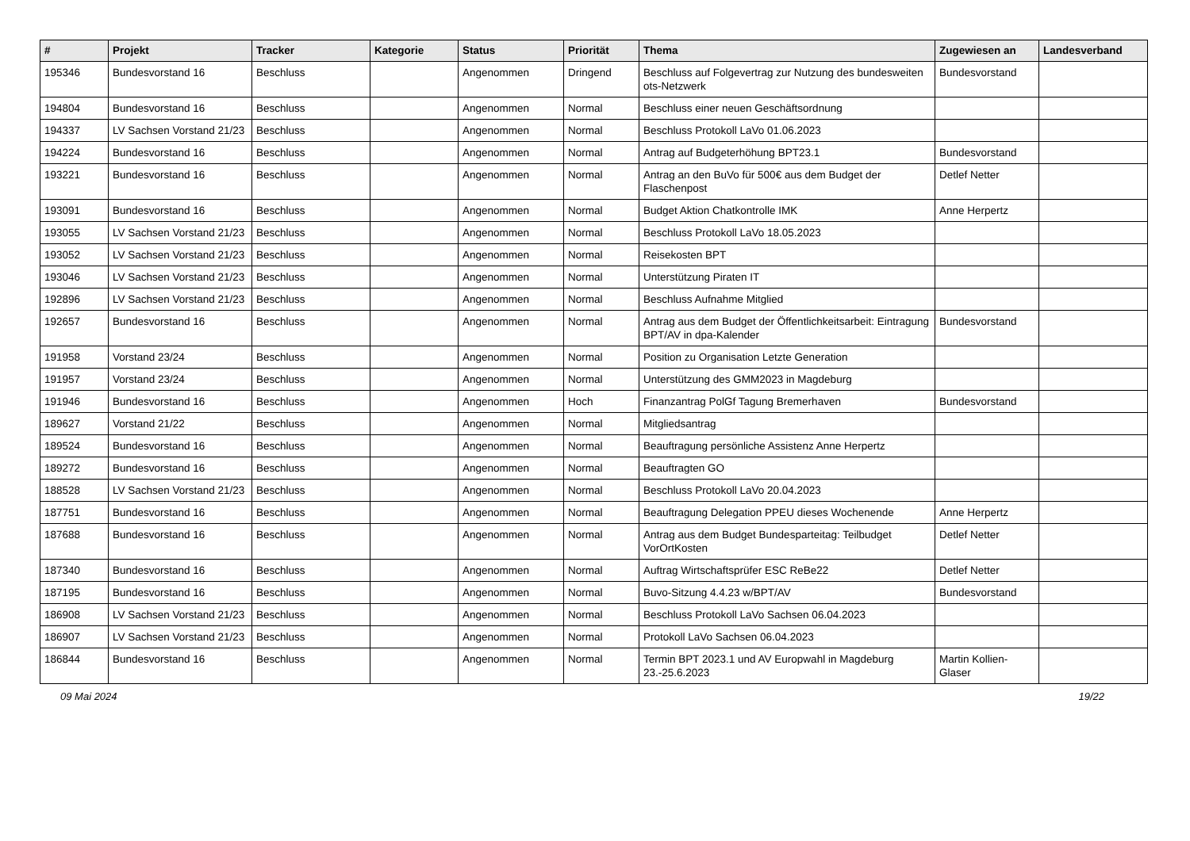| # | Projekt | Tracker | Kategorie | Status | Priorität | Thema | Zugewiesen an | Landesverband |
| --- | --- | --- | --- | --- | --- | --- | --- | --- |
| 195346 | Bundesvorstand 16 | Beschluss | | Angenommen | Dringend | Beschluss auf Folgevertrag zur Nutzung des bundesweiten ots-Netzwerk | Bundesvorstand | |
| 194804 | Bundesvorstand 16 | Beschluss | | Angenommen | Normal | Beschluss einer neuen Geschäftsordnung | | |
| 194337 | LV Sachsen Vorstand 21/23 | Beschluss | | Angenommen | Normal | Beschluss Protokoll LaVo 01.06.2023 | | |
| 194224 | Bundesvorstand 16 | Beschluss | | Angenommen | Normal | Antrag auf Budgeterhöhung BPT23.1 | Bundesvorstand | |
| 193221 | Bundesvorstand 16 | Beschluss | | Angenommen | Normal | Antrag an den BuVo für 500€ aus dem Budget der Flaschenpost | Detlef Netter | |
| 193091 | Bundesvorstand 16 | Beschluss | | Angenommen | Normal | Budget Aktion Chatkontrolle IMK | Anne Herpertz | |
| 193055 | LV Sachsen Vorstand 21/23 | Beschluss | | Angenommen | Normal | Beschluss Protokoll LaVo 18.05.2023 | | |
| 193052 | LV Sachsen Vorstand 21/23 | Beschluss | | Angenommen | Normal | Reisekosten BPT | | |
| 193046 | LV Sachsen Vorstand 21/23 | Beschluss | | Angenommen | Normal | Unterstützung Piraten IT | | |
| 192896 | LV Sachsen Vorstand 21/23 | Beschluss | | Angenommen | Normal | Beschluss Aufnahme Mitglied | | |
| 192657 | Bundesvorstand 16 | Beschluss | | Angenommen | Normal | Antrag aus dem Budget der Öffentlichkeitsarbeit: Eintragung BPT/AV in dpa-Kalender | Bundesvorstand | |
| 191958 | Vorstand 23/24 | Beschluss | | Angenommen | Normal | Position zu Organisation Letzte Generation | | |
| 191957 | Vorstand 23/24 | Beschluss | | Angenommen | Normal | Unterstützung des GMM2023 in Magdeburg | | |
| 191946 | Bundesvorstand 16 | Beschluss | | Angenommen | Hoch | Finanzantrag PolGf Tagung Bremerhaven | Bundesvorstand | |
| 189627 | Vorstand 21/22 | Beschluss | | Angenommen | Normal | Mitgliedsantrag | | |
| 189524 | Bundesvorstand 16 | Beschluss | | Angenommen | Normal | Beauftragung persönliche Assistenz Anne Herpertz | | |
| 189272 | Bundesvorstand 16 | Beschluss | | Angenommen | Normal | Beauftragten GO | | |
| 188528 | LV Sachsen Vorstand 21/23 | Beschluss | | Angenommen | Normal | Beschluss Protokoll LaVo 20.04.2023 | | |
| 187751 | Bundesvorstand 16 | Beschluss | | Angenommen | Normal | Beauftragung Delegation PPEU dieses Wochenende | Anne Herpertz | |
| 187688 | Bundesvorstand 16 | Beschluss | | Angenommen | Normal | Antrag aus dem Budget Bundesparteitag: Teilbudget VorOrtKosten | Detlef Netter | |
| 187340 | Bundesvorstand 16 | Beschluss | | Angenommen | Normal | Auftrag Wirtschaftsprüfer ESC ReBe22 | Detlef Netter | |
| 187195 | Bundesvorstand 16 | Beschluss | | Angenommen | Normal | Buvo-Sitzung 4.4.23 w/BPT/AV | Bundesvorstand | |
| 186908 | LV Sachsen Vorstand 21/23 | Beschluss | | Angenommen | Normal | Beschluss Protokoll LaVo Sachsen 06.04.2023 | | |
| 186907 | LV Sachsen Vorstand 21/23 | Beschluss | | Angenommen | Normal | Protokoll LaVo Sachsen 06.04.2023 | | |
| 186844 | Bundesvorstand 16 | Beschluss | | Angenommen | Normal | Termin BPT 2023.1 und AV Europwahl in Magdeburg 23.-25.6.2023 | Martin Kollien-Glaser | |
09 Mai 2024 19/22